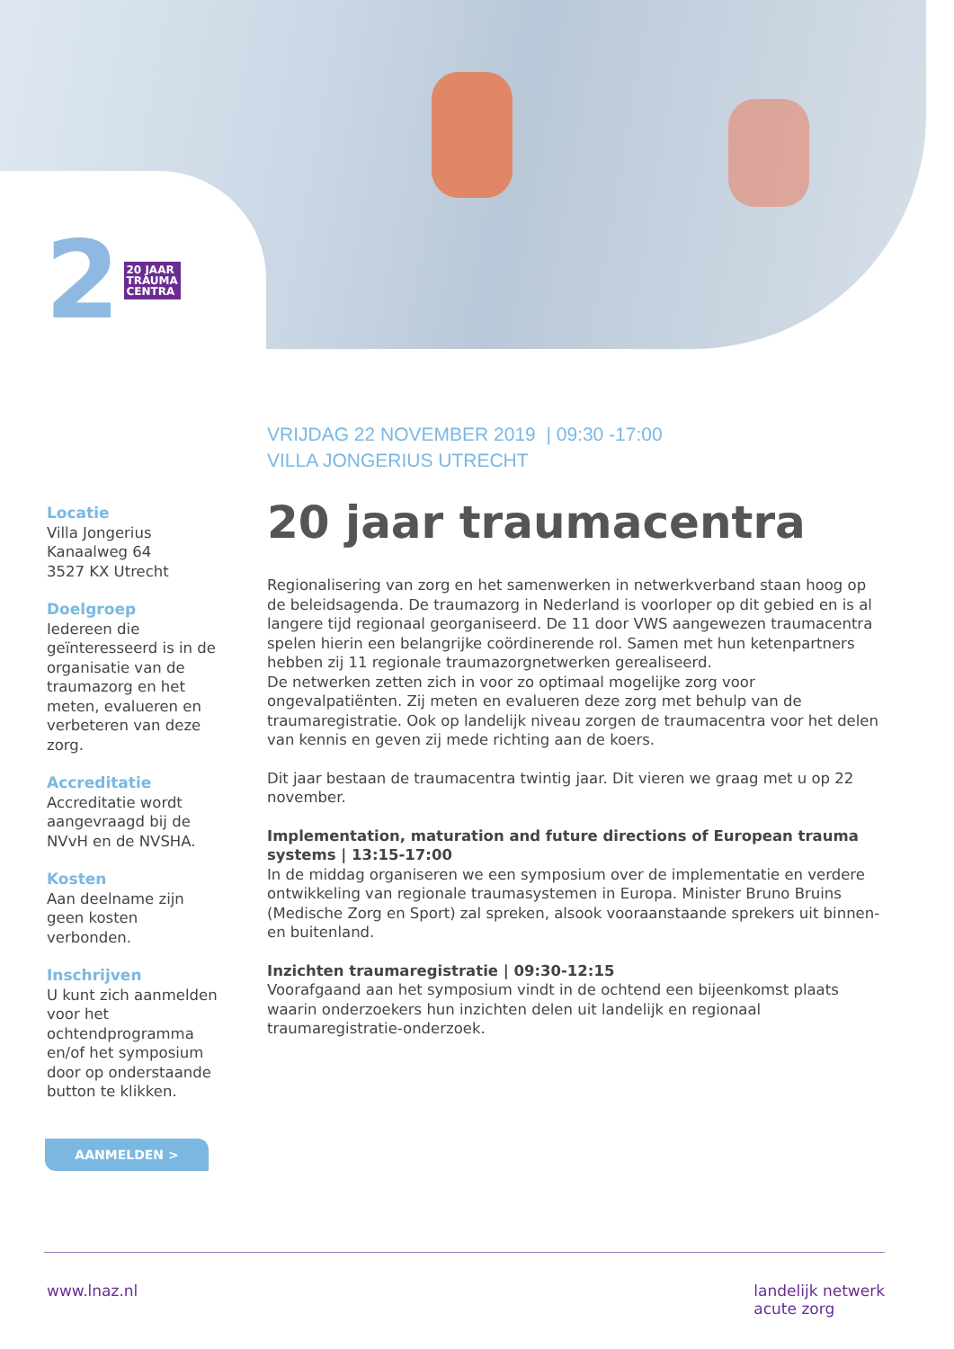2 20 JAAR
TRAUMA
CENTRA
VRIJDAG 22 NOVEMBER 2019 | 09:30 -17:00
VILLA JONGERIUS UTRECHT
20 jaar traumacentra
Regionalisering van zorg en het samenwerken in netwerkverband staan hoog op de beleidsagenda. De traumazorg in Nederland is voorloper op dit gebied en is al langere tijd regionaal georganiseerd. De 11 door VWS aangewezen traumacentra spelen hierin een belangrijke coördinerende rol. Samen met hun ketenpartners hebben zij 11 regionale traumazorgnetwerken gerealiseerd.
De netwerken zetten zich in voor zo optimaal mogelijke zorg voor ongevalpatiënten. Zij meten en evalueren deze zorg met behulp van de traumaregistratie. Ook op landelijk niveau zorgen de traumacentra voor het delen van kennis en geven zij mede richting aan de koers.
Dit jaar bestaan de traumacentra twintig jaar. Dit vieren we graag met u op 22 november.
Implementation, maturation and future directions of European trauma systems | 13:15-17:00
In de middag organiseren we een symposium over de implementatie en verdere ontwikkeling van regionale traumasystemen in Europa. Minister Bruno Bruins (Medische Zorg en Sport) zal spreken, alsook vooraanstaande sprekers uit binnen- en buitenland.
Inzichten traumaregistratie | 09:30-12:15
Voorafgaand aan het symposium vindt in de ochtend een bijeenkomst plaats waarin onderzoekers hun inzichten delen uit landelijk en regionaal traumaregistratie-onderzoek.
Locatie
Villa Jongerius
Kanaalweg 64
3527 KX Utrecht
Doelgroep
Iedereen die geïnteresseerd is in de organisatie van de traumazorg en het meten, evalueren en verbeteren van deze zorg.
Accreditatie
Accreditatie wordt aangevraagd bij de NVvH en de NVSHA.
Kosten
Aan deelname zijn geen kosten verbonden.
Inschrijven
U kunt zich aanmelden voor het ochtendprogramma en/of het symposium door op onderstaande button te klikken.
AANMELDEN >
www.lnaz.nl landelijk netwerk
acute zorg